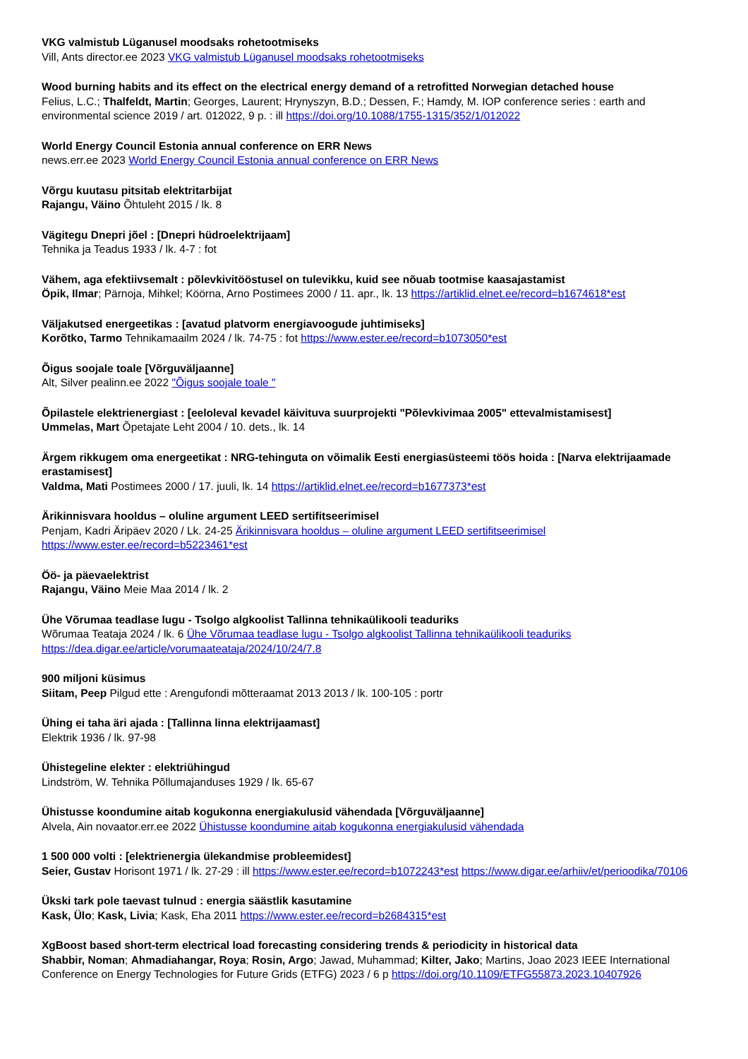VKG valmistub Lüganusel moodsaks rohetootmiseks
Vill, Ants director.ee 2023 VKG valmistub Lüganusel moodsaks rohetootmiseks
Wood burning habits and its effect on the electrical energy demand of a retrofitted Norwegian detached house
Felius, L.C.; Thalfeldt, Martin; Georges, Laurent; Hrynyszyn, B.D.; Dessen, F.; Hamdy, M. IOP conference series : earth and environmental science 2019 / art. 012022, 9 p. : ill https://doi.org/10.1088/1755-1315/352/1/012022
World Energy Council Estonia annual conference on ERR News
news.err.ee 2023 World Energy Council Estonia annual conference on ERR News
Võrgu kuutasu pitsitab elektritarbijat
Rajangu, Väino Õhtuleht 2015 / lk. 8
Vägitegu Dnepri jõel : [Dnepri hüdroelektrijaam]
Tehnika ja Teadus 1933 / lk. 4-7 : fot
Vähem, aga efektiivsemalt : põlevkivitööstusel on tulevikku, kuid see nõuab tootmise kaasajastamist
Öpik, Ilmar; Pärnoja, Mihkel; Köörna, Arno Postimees 2000 / 11. apr., lk. 13 https://artiklid.elnet.ee/record=b1674618*est
Väljakutsed energeetikas : [avatud platvorm energiavoogude juhtimiseks]
Korõtko, Tarmo Tehnikamaailm 2024 / lk. 74-75 : fot https://www.ester.ee/record=b1073050*est
Õigus soojale toale [Võrguväljaanne]
Alt, Silver pealinn.ee 2022 "Õigus soojale toale "
Õpilastele elektrienergiast : [eeloleval kevadel käivituva suurprojekti "Põlevkivimaa 2005" ettevalmistamisest]
Ummelas, Mart Õpetajate Leht 2004 / 10. dets., lk. 14
Ärgem rikkugem oma energeetikat : NRG-tehinguta on võimalik Eesti energiasüsteemi töös hoida : [Narva elektrijaamade erastamisest]
Valdma, Mati Postimees 2000 / 17. juuli, lk. 14 https://artiklid.elnet.ee/record=b1677373*est
Ärikinnisvara hooldus – oluline argument LEED sertifitseerimisel
Penjam, Kadri Äripäev 2020 / Lk. 24-25 Ärikinnisvara hooldus – oluline argument LEED sertifitseerimisel
https://www.ester.ee/record=b5223461*est
Öö- ja päevaelektrist
Rajangu, Väino Meie Maa 2014 / lk. 2
Ühe Võrumaa teadlase lugu - Tsolgo algkoolist Tallinna tehnikaülikooli teaduriks
Wõrumaa Teataja 2024 / lk. 6 Ühe Võrumaa teadlase lugu - Tsolgo algkoolist Tallinna tehnikaülikooli teaduriks
https://dea.digar.ee/article/vorumaateataja/2024/10/24/7.8
900 miljoni küsimus
Siitam, Peep Pilgud ette : Arengufondi mõtteraamat 2013 2013 / lk. 100-105 : portr
Ühing ei taha äri ajada : [Tallinna linna elektrijaamast]
Elektrik 1936 / lk. 97-98
Ühistegeline elekter : elektriühingud
Lindström, W. Tehnika Põllumajanduses 1929 / lk. 65-67
Ühistusse koondumine aitab kogukonna energiakulusid vähendada [Võrguväljaanne]
Alvela, Ain novaator.err.ee 2022 Ühistusse koondumine aitab kogukonna energiakulusid vähendada
1 500 000 volti : [elektrienergia ülekandmise probleemidest]
Seier, Gustav Horisont 1971 / lk. 27-29 : ill https://www.ester.ee/record=b1072243*est https://www.digar.ee/arhiiv/et/perioodika/70106
Ükski tark pole taevast tulnud : energia säästlik kasutamine
Kask, Ülo; Kask, Livia; Kask, Eha 2011 https://www.ester.ee/record=b2684315*est
XgBoost based short-term electrical load forecasting considering trends & periodicity in historical data
Shabbir, Noman; Ahmadiahangar, Roya; Rosin, Argo; Jawad, Muhammad; Kilter, Jako; Martins, Joao 2023 IEEE International Conference on Energy Technologies for Future Grids (ETFG) 2023 / 6 p https://doi.org/10.1109/ETFG55873.2023.10407926